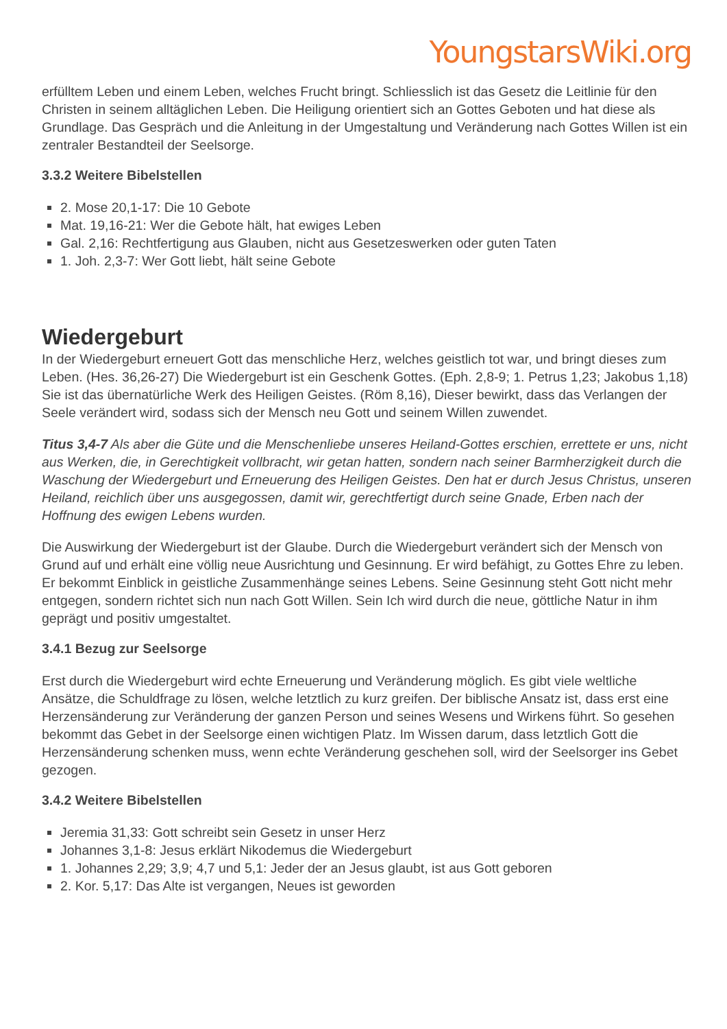YoungstarsWiki.org
erfülltem Leben und einem Leben, welches Frucht bringt. Schliesslich ist das Gesetz die Leitlinie für den Christen in seinem alltäglichen Leben. Die Heiligung orientiert sich an Gottes Geboten und hat diese als Grundlage. Das Gespräch und die Anleitung in der Umgestaltung und Veränderung nach Gottes Willen ist ein zentraler Bestandteil der Seelsorge.
3.3.2 Weitere Bibelstellen
2. Mose 20,1-17: Die 10 Gebote
Mat. 19,16-21: Wer die Gebote hält, hat ewiges Leben
Gal. 2,16: Rechtfertigung aus Glauben, nicht aus Gesetzeswerken oder guten Taten
1. Joh. 2,3-7: Wer Gott liebt, hält seine Gebote
Wiedergeburt
In der Wiedergeburt erneuert Gott das menschliche Herz, welches geistlich tot war, und bringt dieses zum Leben. (Hes. 36,26-27) Die Wiedergeburt ist ein Geschenk Gottes. (Eph. 2,8-9; 1. Petrus 1,23; Jakobus 1,18) Sie ist das übernatürliche Werk des Heiligen Geistes. (Röm 8,16), Dieser bewirkt, dass das Verlangen der Seele verändert wird, sodass sich der Mensch neu Gott und seinem Willen zuwendet.
Titus 3,4-7 Als aber die Güte und die Menschenliebe unseres Heiland-Gottes erschien, errettete er uns, nicht aus Werken, die, in Gerechtigkeit vollbracht, wir getan hatten, sondern nach seiner Barmherzigkeit durch die Waschung der Wiedergeburt und Erneuerung des Heiligen Geistes. Den hat er durch Jesus Christus, unseren Heiland, reichlich über uns ausgegossen, damit wir, gerechtfertigt durch seine Gnade, Erben nach der Hoffnung des ewigen Lebens wurden.
Die Auswirkung der Wiedergeburt ist der Glaube. Durch die Wiedergeburt verändert sich der Mensch von Grund auf und erhält eine völlig neue Ausrichtung und Gesinnung. Er wird befähigt, zu Gottes Ehre zu leben. Er bekommt Einblick in geistliche Zusammenhänge seines Lebens. Seine Gesinnung steht Gott nicht mehr entgegen, sondern richtet sich nun nach Gott Willen. Sein Ich wird durch die neue, göttliche Natur in ihm geprägt und positiv umgestaltet.
3.4.1 Bezug zur Seelsorge
Erst durch die Wiedergeburt wird echte Erneuerung und Veränderung möglich. Es gibt viele weltliche Ansätze, die Schuldfrage zu lösen, welche letztlich zu kurz greifen. Der biblische Ansatz ist, dass erst eine Herzensänderung zur Veränderung der ganzen Person und seines Wesens und Wirkens führt. So gesehen bekommt das Gebet in der Seelsorge einen wichtigen Platz. Im Wissen darum, dass letztlich Gott die Herzensänderung schenken muss, wenn echte Veränderung geschehen soll, wird der Seelsorger ins Gebet gezogen.
3.4.2 Weitere Bibelstellen
Jeremia 31,33: Gott schreibt sein Gesetz in unser Herz
Johannes 3,1-8: Jesus erklärt Nikodemus die Wiedergeburt
1. Johannes 2,29; 3,9; 4,7 und 5,1: Jeder der an Jesus glaubt, ist aus Gott geboren
2. Kor. 5,17: Das Alte ist vergangen, Neues ist geworden